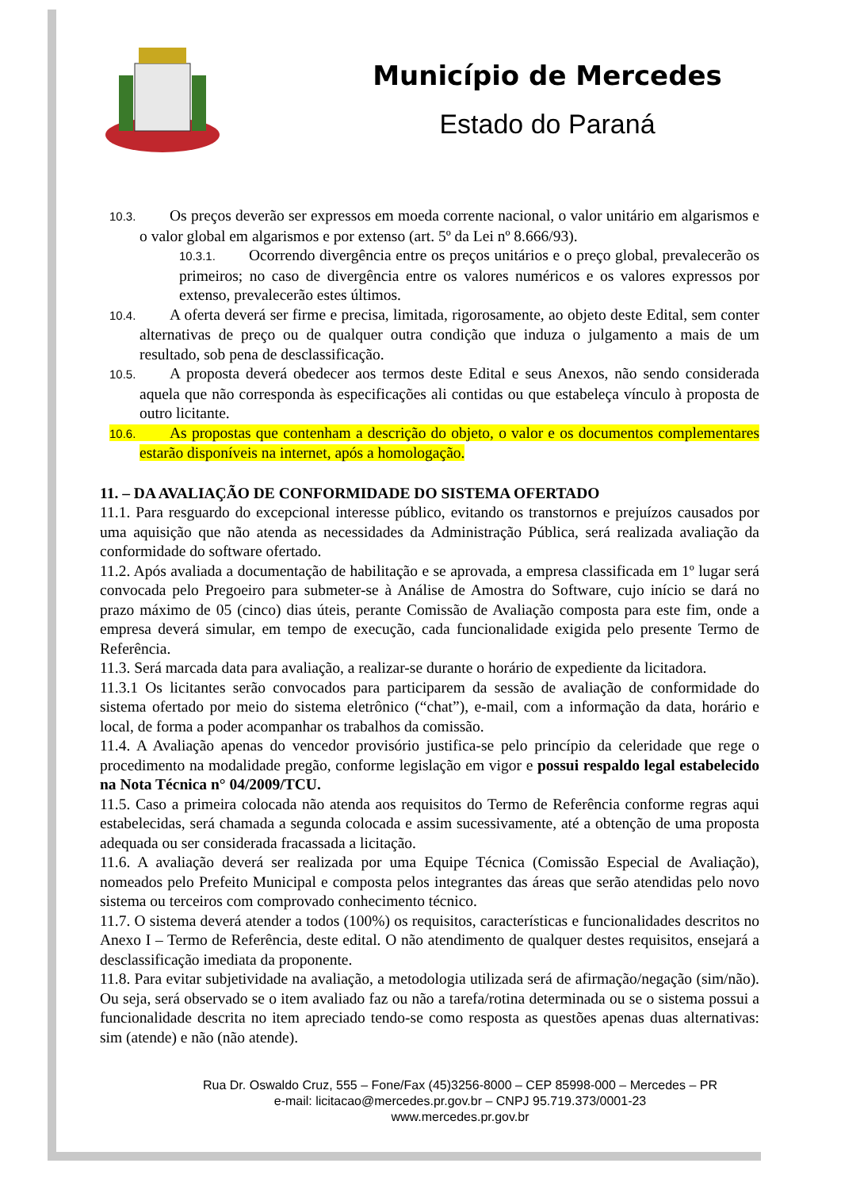Município de Mercedes
Estado do Paraná
10.3. Os preços deverão ser expressos em moeda corrente nacional, o valor unitário em algarismos e o valor global em algarismos e por extenso (art. 5º da Lei nº 8.666/93).
10.3.1. Ocorrendo divergência entre os preços unitários e o preço global, prevalecerão os primeiros; no caso de divergência entre os valores numéricos e os valores expressos por extenso, prevalecerão estes últimos.
10.4. A oferta deverá ser firme e precisa, limitada, rigorosamente, ao objeto deste Edital, sem conter alternativas de preço ou de qualquer outra condição que induza o julgamento a mais de um resultado, sob pena de desclassificação.
10.5. A proposta deverá obedecer aos termos deste Edital e seus Anexos, não sendo considerada aquela que não corresponda às especificações ali contidas ou que estabeleça vínculo à proposta de outro licitante.
10.6. As propostas que contenham a descrição do objeto, o valor e os documentos complementares estarão disponíveis na internet, após a homologação.
11. – DA AVALIAÇÃO DE CONFORMIDADE DO SISTEMA OFERTADO
11.1. Para resguardo do excepcional interesse público, evitando os transtornos e prejuízos causados por uma aquisição que não atenda as necessidades da Administração Pública, será realizada avaliação da conformidade do software ofertado.
11.2. Após avaliada a documentação de habilitação e se aprovada, a empresa classificada em 1º lugar será convocada pelo Pregoeiro para submeter-se à Análise de Amostra do Software, cujo início se dará no prazo máximo de 05 (cinco) dias úteis, perante Comissão de Avaliação composta para este fim, onde a empresa deverá simular, em tempo de execução, cada funcionalidade exigida pelo presente Termo de Referência.
11.3. Será marcada data para avaliação, a realizar-se durante o horário de expediente da licitadora.
11.3.1 Os licitantes serão convocados para participarem da sessão de avaliação de conformidade do sistema ofertado por meio do sistema eletrônico (“chat”), e-mail, com a informação da data, horário e local, de forma a poder acompanhar os trabalhos da comissão.
11.4. A Avaliação apenas do vencedor provisório justifica-se pelo princípio da celeridade que rege o procedimento na modalidade pregão, conforme legislação em vigor e possui respaldo legal estabelecido na Nota Técnica n° 04/2009/TCU.
11.5. Caso a primeira colocada não atenda aos requisitos do Termo de Referência conforme regras aqui estabelecidas, será chamada a segunda colocada e assim sucessivamente, até a obtenção de uma proposta adequada ou ser considerada fracassada a licitação.
11.6. A avaliação deverá ser realizada por uma Equipe Técnica (Comissão Especial de Avaliação), nomeados pelo Prefeito Municipal e composta pelos integrantes das áreas que serão atendidas pelo novo sistema ou terceiros com comprovado conhecimento técnico.
11.7. O sistema deverá atender a todos (100%) os requisitos, características e funcionalidades descritos no Anexo I – Termo de Referência, deste edital. O não atendimento de qualquer destes requisitos, ensejará a desclassificação imediata da proponente.
11.8. Para evitar subjetividade na avaliação, a metodologia utilizada será de afirmação/negação (sim/não). Ou seja, será observado se o item avaliado faz ou não a tarefa/rotina determinada ou se o sistema possui a funcionalidade descrita no item apreciado tendo-se como resposta as questões apenas duas alternativas: sim (atende) e não (não atende).
Rua Dr. Oswaldo Cruz, 555 – Fone/Fax (45)3256-8000 – CEP 85998-000 – Mercedes – PR
e-mail: licitacao@mercedes.pr.gov.br – CNPJ 95.719.373/0001-23
www.mercedes.pr.gov.br